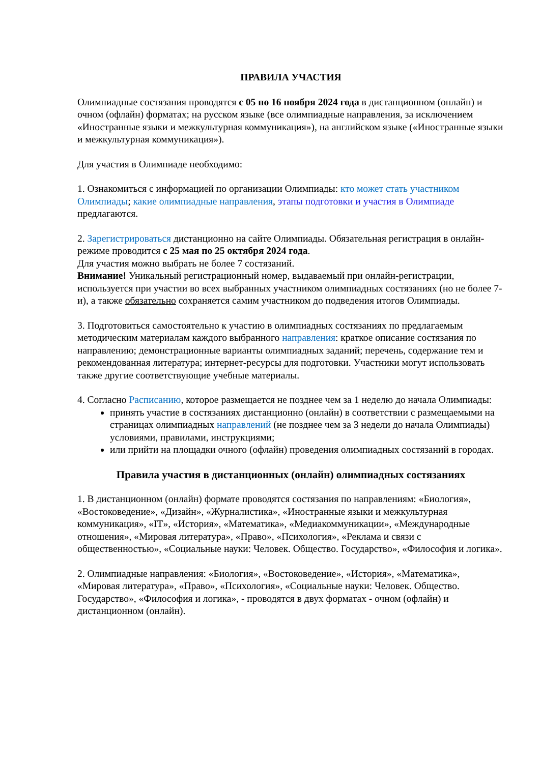ПРАВИЛА УЧАСТИЯ
Олимпиадные состязания проводятся с 05 по 16 ноября 2024 года в дистанционном (онлайн) и очном (офлайн) форматах; на русском языке (все олимпиадные направления, за исключением «Иностранные языки и межкультурная коммуникация»), на английском языке («Иностранные языки и межкультурная коммуникация»).
Для участия в Олимпиаде необходимо:
1. Ознакомиться с информацией по организации Олимпиады: кто может стать участником Олимпиады; какие олимпиадные направления, этапы подготовки и участия в Олимпиаде предлагаются.
2. Зарегистрироваться дистанционно на сайте Олимпиады. Обязательная регистрация в онлайн-режиме проводится с 25 мая по 25 октября 2024 года.
Для участия можно выбрать не более 7 состязаний.
Внимание! Уникальный регистрационный номер, выдаваемый при онлайн-регистрации, используется при участии во всех выбранных участником олимпиадных состязаниях (но не более 7-и), а также обязательно сохраняется самим участником до подведения итогов Олимпиады.
3. Подготовиться самостоятельно к участию в олимпиадных состязаниях по предлагаемым методическим материалам каждого выбранного направления: краткое описание состязания по направлению; демонстрационные варианты олимпиадных заданий; перечень, содержание тем и рекомендованная литература; интернет-ресурсы для подготовки. Участники могут использовать также другие соответствующие учебные материалы.
4. Согласно Расписанию, которое размещается не позднее чем за 1 неделю до начала Олимпиады:
принять участие в состязаниях дистанционно (онлайн) в соответствии с размещаемыми на страницах олимпиадных направлений (не позднее чем за 3 недели до начала Олимпиады) условиями, правилами, инструкциями;
или прийти на площадки очного (офлайн) проведения олимпиадных состязаний в городах.
Правила участия в дистанционных (онлайн) олимпиадных состязаниях
1. В дистанционном (онлайн) формате проводятся состязания по направлениям: «Биология», «Востоковедение», «Дизайн», «Журналистика», «Иностранные языки и межкультурная коммуникация», «IT», «История», «Математика», «Медиакоммуникации», «Международные отношения», «Мировая литература», «Право», «Психология», «Реклама и связи с общественностью», «Социальные науки: Человек. Общество. Государство», «Философия и логика».
2. Олимпиадные направления: «Биология», «Востоковедение», «История», «Математика», «Мировая литература», «Право», «Психология», «Социальные науки: Человек. Общество. Государство», «Философия и логика», - проводятся в двух форматах - очном (офлайн) и дистанционном (онлайн).